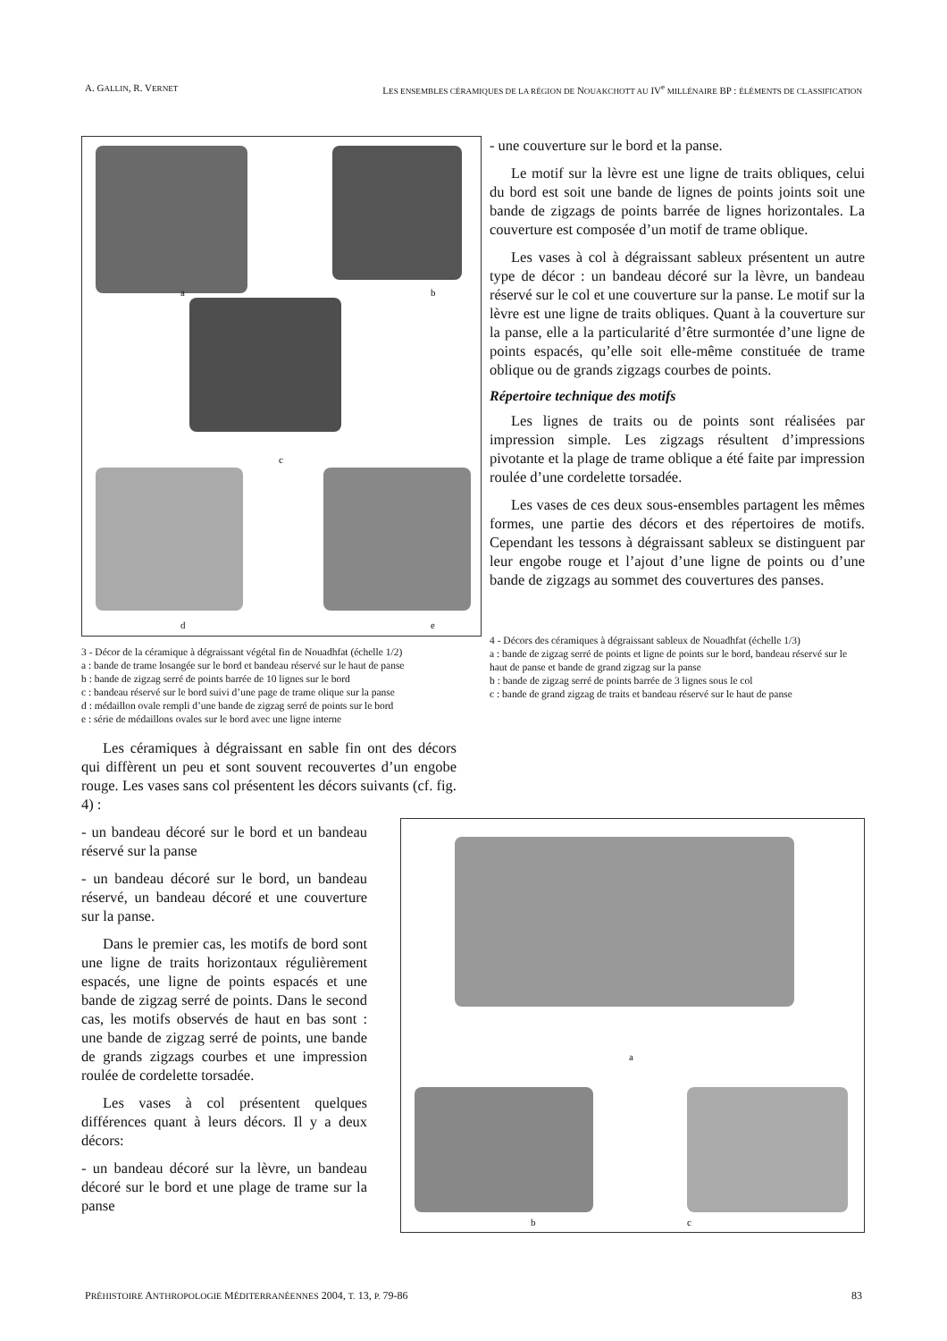A. GALLIN, R. VERNET LES ENSEMBLES CÉRAMIQUES DE LA RÉGION DE NOUAKCHOTT AU IV<sup>e</sup> MILLÉNAIRE BP : ÉLÉMENTS DE CLASSIFICATION
a b
c
d e
3 - Décor de la céramique à dégraissant végétal fin de Nouadhfat (échelle 1/2)
a : bande de trame losangée sur le bord et bandeau réservé sur le haut de panse
b : bande de zigzag serré de points barrée de 10 lignes sur le bord
c : bandeau réservé sur le bord suivi d’une page de trame olique sur la panse
d : médaillon ovale rempli d’une bande de zigzag serré de points sur le bord
e : série de médaillons ovales sur le bord avec une ligne interne
Les céramiques à dégraissant en sable fin ont des décors qui diffèrent un peu et sont souvent recouvertes d’un engobe rouge. Les vases sans col présentent les décors suivants (cf. fig. 4) :
- un bandeau décoré sur le bord et un bandeau réservé sur la panse
- un bandeau décoré sur le bord, un bandeau réservé, un bandeau décoré et une couverture sur la panse.
Dans le premier cas, les motifs de bord sont une ligne de traits horizontaux régulièrement espacés, une ligne de points espacés et une bande de zigzag serré de points. Dans le second cas, les motifs observés de haut en bas sont : une bande de zigzag serré de points, une bande de grands zigzags courbes et une impression roulée de cordelette torsadée.
Les vases à col présentent quelques différences quant à leurs décors. Il y a deux décors:
- un bandeau décoré sur la lèvre, un bandeau décoré sur le bord et une plage de trame sur la panse
- une couverture sur le bord et la panse.
Le motif sur la lèvre est une ligne de traits obliques, celui du bord est soit une bande de lignes de points joints soit une bande de zigzags de points barrée de lignes horizontales. La couverture est composée d’un motif de trame oblique.
Les vases à col à dégraissant sableux présentent un autre type de décor : un bandeau décoré sur la lèvre, un bandeau réservé sur le col et une couverture sur la panse. Le motif sur la lèvre est une ligne de traits obliques. Quant à la couverture sur la panse, elle a la particularité d’être surmontée d’une ligne de points espacés, qu’elle soit elle-même constituée de trame oblique ou de grands zigzags courbes de points.
Répertoire technique des motifs
Les lignes de traits ou de points sont réalisées par impression simple. Les zigzags résultent d’impressions pivotante et la plage de trame oblique a été faite par impression roulée d’une cordelette torsadée.
Les vases de ces deux sous-ensembles partagent les mêmes formes, une partie des décors et des répertoires de motifs. Cependant les tessons à dégraissant sableux se distinguent par leur engobe rouge et l’ajout d’une ligne de points ou d’une bande de zigzags au sommet des couvertures des panses.
4 - Décors des céramiques à dégraissant sableux de Nouadhfat (échelle 1/3)
a : bande de zigzag serré de points et ligne de points sur le bord, bandeau réservé sur le haut de panse et bande de grand zigzag sur la panse
b : bande de zigzag serré de points barrée de 3 lignes sous le col
c : bande de grand zigzag de traits et bandeau réservé sur le haut de panse
a
b c
PRÉHISTOIRE ANTHROPOLOGIE MÉDITERRANÉENNES 2004, T. 13, P. 79-86 83